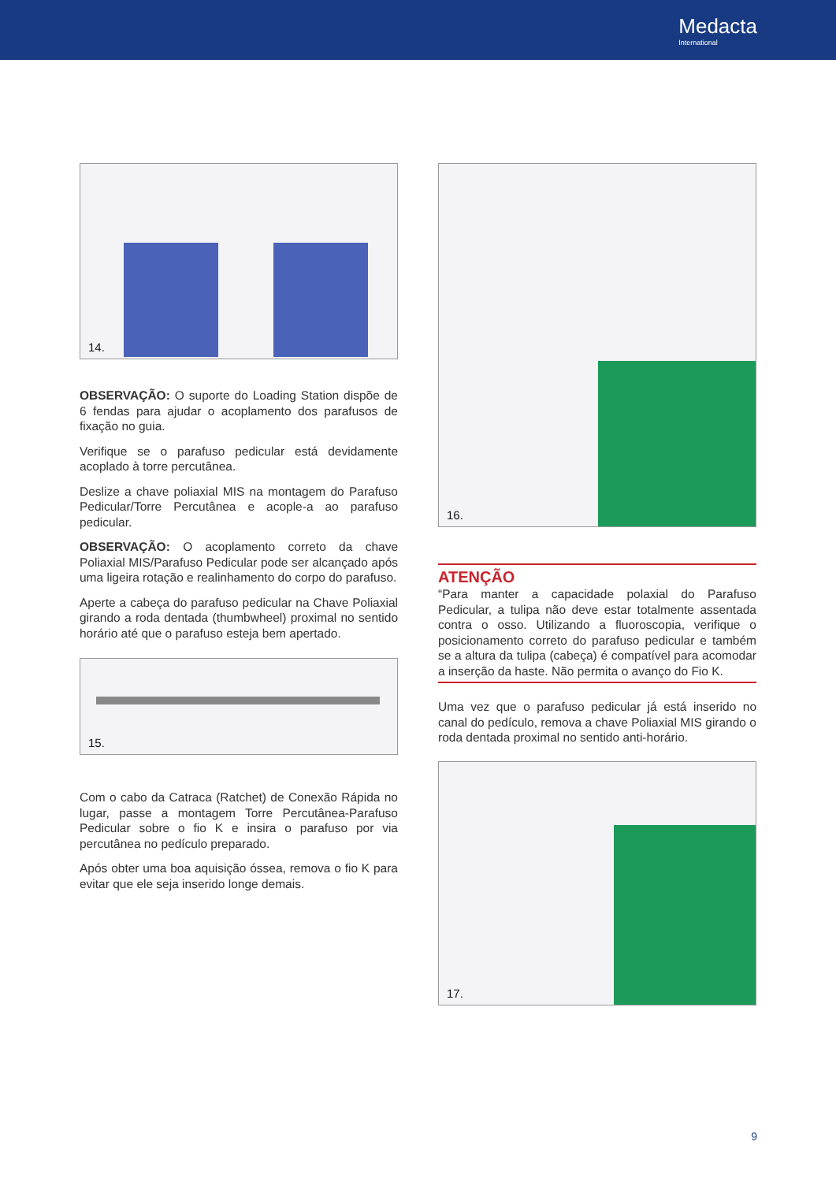Medacta
International
14.
OBSERVAÇÃO: O suporte do Loading Station dispõe de 6 fendas para ajudar o acoplamento dos parafusos de fixação no guia.
Verifique se o parafuso pedicular está devidamente acoplado à torre percutânea.
Deslize a chave poliaxial MIS na montagem do Parafuso Pedicular/Torre Percutânea e acople-a ao parafuso pedicular.
OBSERVAÇÃO: O acoplamento correto da chave Poliaxial MIS/Parafuso Pedicular pode ser alcançado após uma ligeira rotação e realinhamento do corpo do parafuso.
Aperte a cabeça do parafuso pedicular na Chave Poliaxial girando a roda dentada (thumbwheel) proximal no sentido horário até que o parafuso esteja bem apertado.
15.
Com o cabo da Catraca (Ratchet) de Conexão Rápida no lugar, passe a montagem Torre Percutânea-Parafuso Pedicular sobre o fio K e insira o parafuso por via percutânea no pedículo preparado.
Após obter uma boa aquisição óssea, remova o fio K para evitar que ele seja inserido longe demais.
16.
ATENÇÃO
“Para manter a capacidade polaxial do Parafuso Pedicular, a tulipa não deve estar totalmente assentada contra o osso. Utilizando a fluoroscopia, verifique o posicionamento correto do parafuso pedicular e também se a altura da tulipa (cabeça) é compatível para acomodar a inserção da haste. Não permita o avanço do Fio K.
Uma vez que o parafuso pedicular já está inserido no canal do pedículo, remova a chave Poliaxial MIS girando o roda dentada proximal no sentido anti-horário.
17.
9